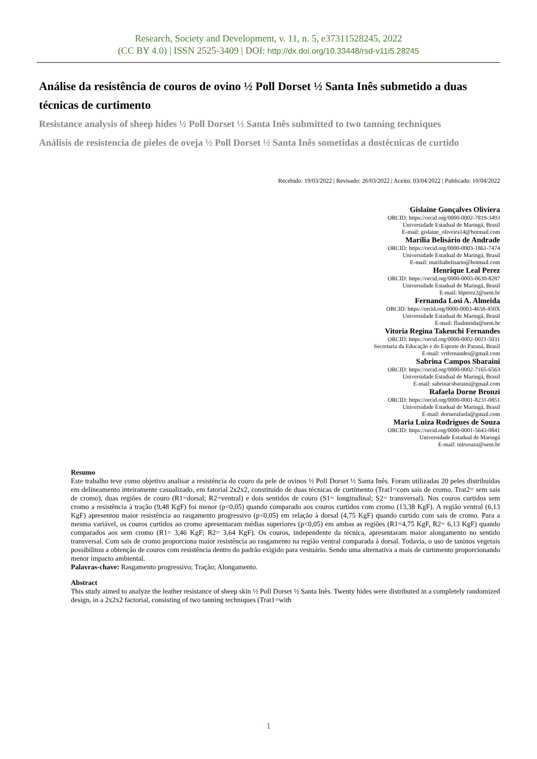Research, Society and Development, v. 11, n. 5, e37311528245, 2022
(CC BY 4.0) | ISSN 2525-3409 | DOI: http://dx.doi.org/10.33448/rsd-v11i5.28245
Análise da resistência de couros de ovino ½ Poll Dorset ½ Santa Inês submetido a duas técnicas de curtimento
Resistance analysis of sheep hides ½ Poll Dorset ½ Santa Inês submitted to two tanning techniques
Análisis de resistencia de pieles de oveja ½ Poll Dorset ½ Santa Inês sometidas a dostécnicas de curtido
Recebido: 19/03/2022 | Revisado: 26/03/2022 | Aceito: 03/04/2022 | Publicado: 10/04/2022
Gislaine Gonçalves Oliviera
ORCID: https://orcid.org/0000-0002-7819-3493
Universidade Estadual de Maringá, Brasil
E-mail: gislaine_oliveira14@hotmail.com
Marília Belisário de Andrade
ORCID: https://orcid.org/0000-0003-1861-7474
Universidade Estadual de Maringá, Brasil
E-mail: mariliabelisario@hotmail.com
Henrique Leal Perez
ORCID: https://orcid.org/0000-0003-0630-8287
Universidade Estadual de Maringá, Brasil
E-mail: hlperez2@uem.br
Fernanda Losi A. Almeida
ORCID: https://orcid.org/0000-0003-4658-450X
Universidade Estadual de Maringá, Brasil
E-mail: flaalmeida@uem.br
Vitoria Regina Takeuchi Fernandes
ORCID: https://orcid.org/0000-0002-0021-5031
Secretaria da Educação e do Esporte do Paraná, Brasil
E-mail: vrtfernandes@gmail.com
Sabrina Campos Sbaraini
ORCID: https://orcid.org/0000-0002-7165-6563
Universidade Estadual de Maringá, Brasil
E-mail: sabrinacsbaraini@gmail.com
Rafaela Dorne Bronzi
ORCID: https://orcid.org/0000-0001-8231-0851
Universidade Estadual de Maringá, Brasil
E-mail: dornerafaela@gmail.com
Maria Luiza Rodrigues de Souza
ORCID: https://orcid.org/0000-0001-5643-0841
Universidade Estadual de Maringá
E-mail: mlrsouza@uem.br
Resumo
Este trabalho teve como objetivo analisar a resistência do couro da pele de ovinos ½ Poll Dorset ½ Santa Inês. Foram utilizadas 20 peles distribuídas em delineamento inteiramente casualizado, em fatorial 2x2x2, constituído de duas técnicas de curtimento (Trat1=com sais de cromo. Trat2= sem sais de cromo), duas regiões de couro (R1=dorsal; R2=ventral) e dois sentidos de couro (S1= longitudinal; S2= transversal). Nos couros curtidos sem cromo a resistência à tração (9,48 KgF) foi menor (p<0,05) quando comparado aos couros curtidos com cromo (13,38 KgF). A região ventral (6,13 KgF) apresentou maior resistência ao rasgamento progressivo (p<0,05) em relação à dorsal (4,75 KgF) quando curtido com sais de cromo. Para a mesma variável, os couros curtidos ao cromo apresentaram médias superiores (p<0,05) em ambas as regiões (R1=4,75 KgF, R2= 6,13 KgF) quando comparados aos sem cromo (R1= 3,46 KgF; R2= 3,64 KgF). Os couros, independente da técnica, apresentaram maior alongamento no sentido transversal. Com sais de cromo proporciona maior resistência ao rasgamento na região ventral comparada à dorsal. Todavia, o uso de taninos vegetais possibilitou a obtenção de couros com resistência dentro do padrão exigido para vestuário. Sendo uma alternativa a mais de curtimento proporcionando menor impacto ambiental.
Palavras-chave: Rasgamento progressivo; Tração; Alongamento.
Abstract
This study aimed to analyze the leather resistance of sheep skin ½ Poll Dorset ½ Santa Inês. Twenty hides were distributed in a completely randomized design, in a 2x2x2 factorial, consisting of two tanning techniques (Trat1=with
1